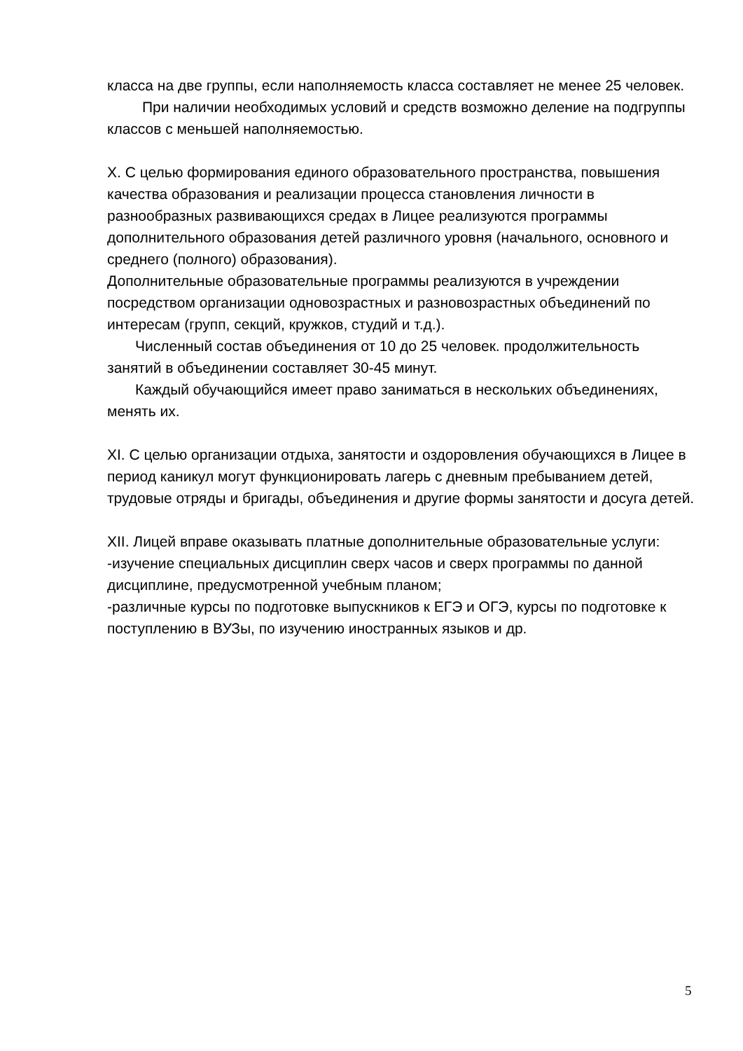класса на две группы, если наполняемость класса составляет не менее 25 человек.
При наличии необходимых условий и средств возможно деление на подгруппы классов с меньшей наполняемостью.
X. С целью формирования единого образовательного пространства, повышения качества образования и реализации процесса становления личности в разнообразных развивающихся средах в Лицее реализуются программы дополнительного образования детей различного уровня (начального, основного и среднего (полного) образования).
Дополнительные образовательные программы реализуются в учреждении посредством организации одновозрастных и разновозрастных объединений по интересам (групп, секций, кружков, студий и т.д.).
Численный состав объединения от 10 до 25 человек. продолжительность занятий в объединении составляет 30-45 минут.
Каждый обучающийся имеет право заниматься в нескольких объединениях, менять их.
XI. С целью организации отдыха, занятости и оздоровления обучающихся в Лицее в период каникул могут функционировать лагерь с дневным пребыванием детей, трудовые отряды и бригады, объединения и другие формы занятости и досуга детей.
XII. Лицей вправе оказывать платные дополнительные образовательные услуги:
-изучение специальных дисциплин сверх часов и сверх программы по данной дисциплине, предусмотренной учебным планом;
-различные курсы по подготовке выпускников к ЕГЭ и ОГЭ, курсы по подготовке к поступлению в ВУЗы, по изучению иностранных языков и др.
5